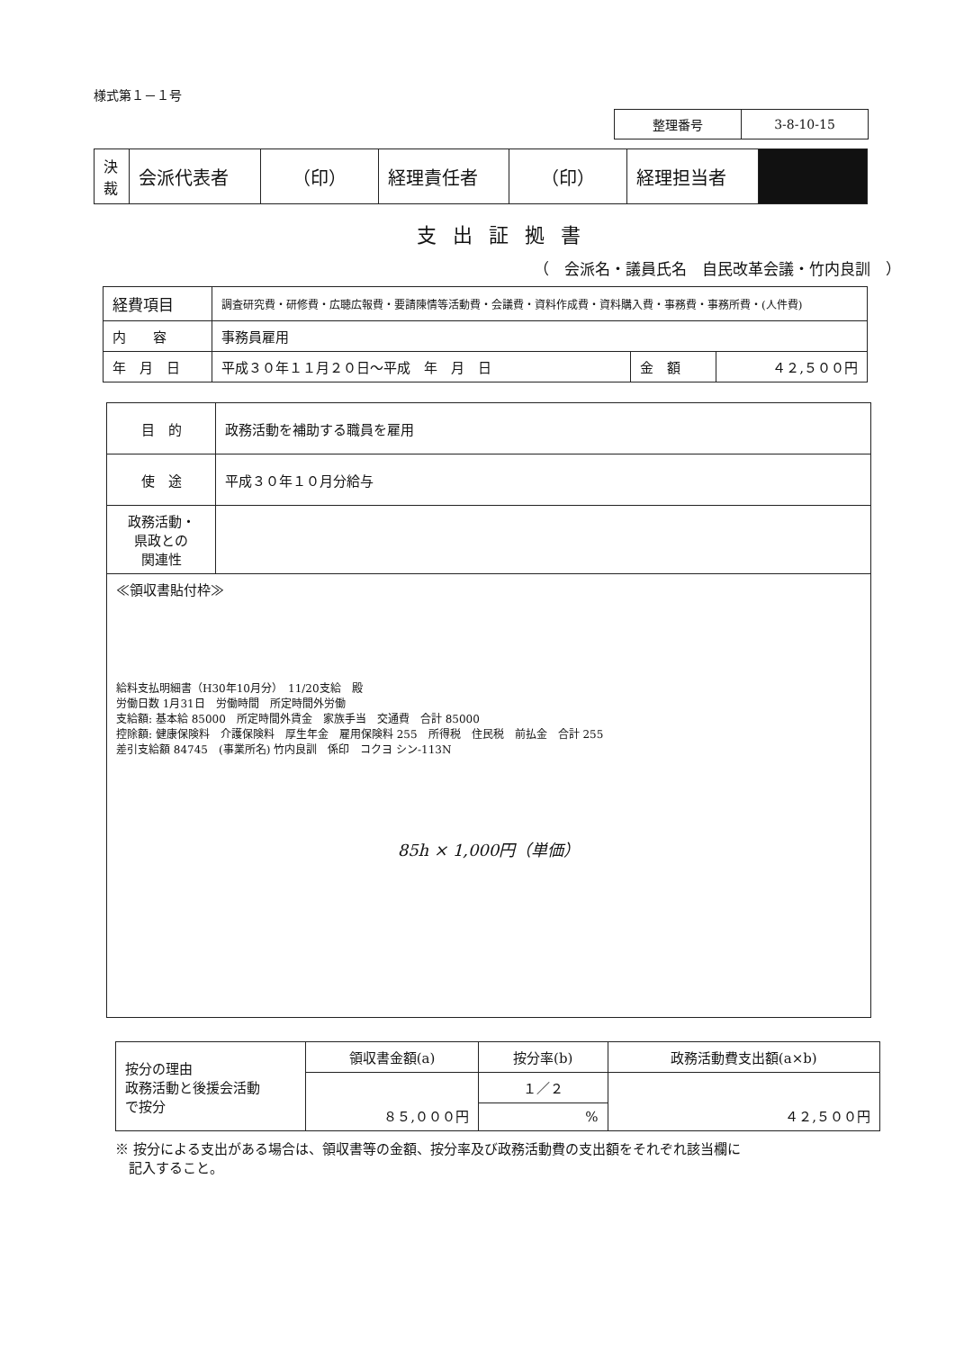様式第１－１号
| 整理番号 | 3-8-10-15 |
| 決 裁 | 会派代表者 | （印） | 経理責任者 | （印） | 経理担当者 | |
支出証拠書
（　会派名・議員氏名　自民改革会議・竹内良訓　）
| 経費項目 | 調査研究費・研修費・広聴広報費・要請陳情等活動費・会議費・資料作成費・資料購入費・事務費・事務所費・(人件費) | | |
| 内 容 | 事務員雇用 | | |
| 年 月 日 | 平成３０年１１月２０日～平成 年 月 日 | 金 額 | ４２,５００円 |
| 目 的 | 政務活動を補助する職員を雇用 |
| 使 途 | 平成３０年１０月分給与 |
| 政務活動・ 県政との 関連性 | |
| ≪領収書貼付枠≫ 給料支払明細書（H30年10月分） 11/20支給 殿 労働日数 1月31日 労働時間 所定時間外労働 支給額: 基本給 85000 所定時間外賃金 家族手当 交通費 合計 85000 控除額: 健康保険料 介護保険料 厚生年金 雇用保険料 255 所得税 住民税 前払金 合計 255 差引支給額 84745 (事業所名) 竹内良訓 係印 コクヨ シン-113N 85h × 1,000円（単価） | |
| 按分の理由 政務活動と後援会活動 で按分 | 領収書金額(a) | 按分率(b) | 政務活動費支出額(a×b) |
| | ８５,０００円 | １／２ | ４２,５００円 |
| | | % | |
※ 按分による支出がある場合は、領収書等の金額、按分率及び政務活動費の支出額をそれぞれ該当欄に
　記入すること。